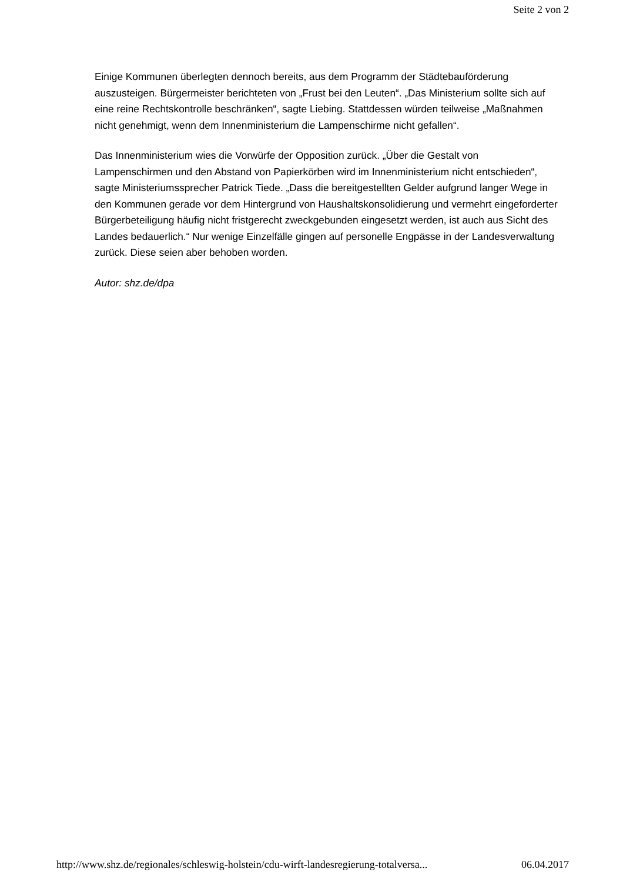Seite 2 von 2
Einige Kommunen überlegten dennoch bereits, aus dem Programm der Städtebauförderung auszusteigen. Bürgermeister berichteten von „Frust bei den Leuten“. „Das Ministerium sollte sich auf eine reine Rechtskontrolle beschränken“, sagte Liebing. Stattdessen würden teilweise „Maßnahmen nicht genehmigt, wenn dem Innenministerium die Lampenschirme nicht gefallen“.
Das Innenministerium wies die Vorwürfe der Opposition zurück. „Über die Gestalt von Lampenschirmen und den Abstand von Papierkörben wird im Innenministerium nicht entschieden“, sagte Ministeriumssprecher Patrick Tiede. „Dass die bereitgestellten Gelder aufgrund langer Wege in den Kommunen gerade vor dem Hintergrund von Haushaltskonsolidierung und vermehrt eingeforderter Bürgerbeteiligung häufig nicht fristgerecht zweckgebunden eingesetzt werden, ist auch aus Sicht des Landes bedauerlich.“ Nur wenige Einzelfälle gingen auf personelle Engpässe in der Landesverwaltung zurück. Diese seien aber behoben worden.
Autor: shz.de/dpa
http://www.shz.de/regionales/schleswig-holstein/cdu-wirft-landesregierung-totalversa... 06.04.2017